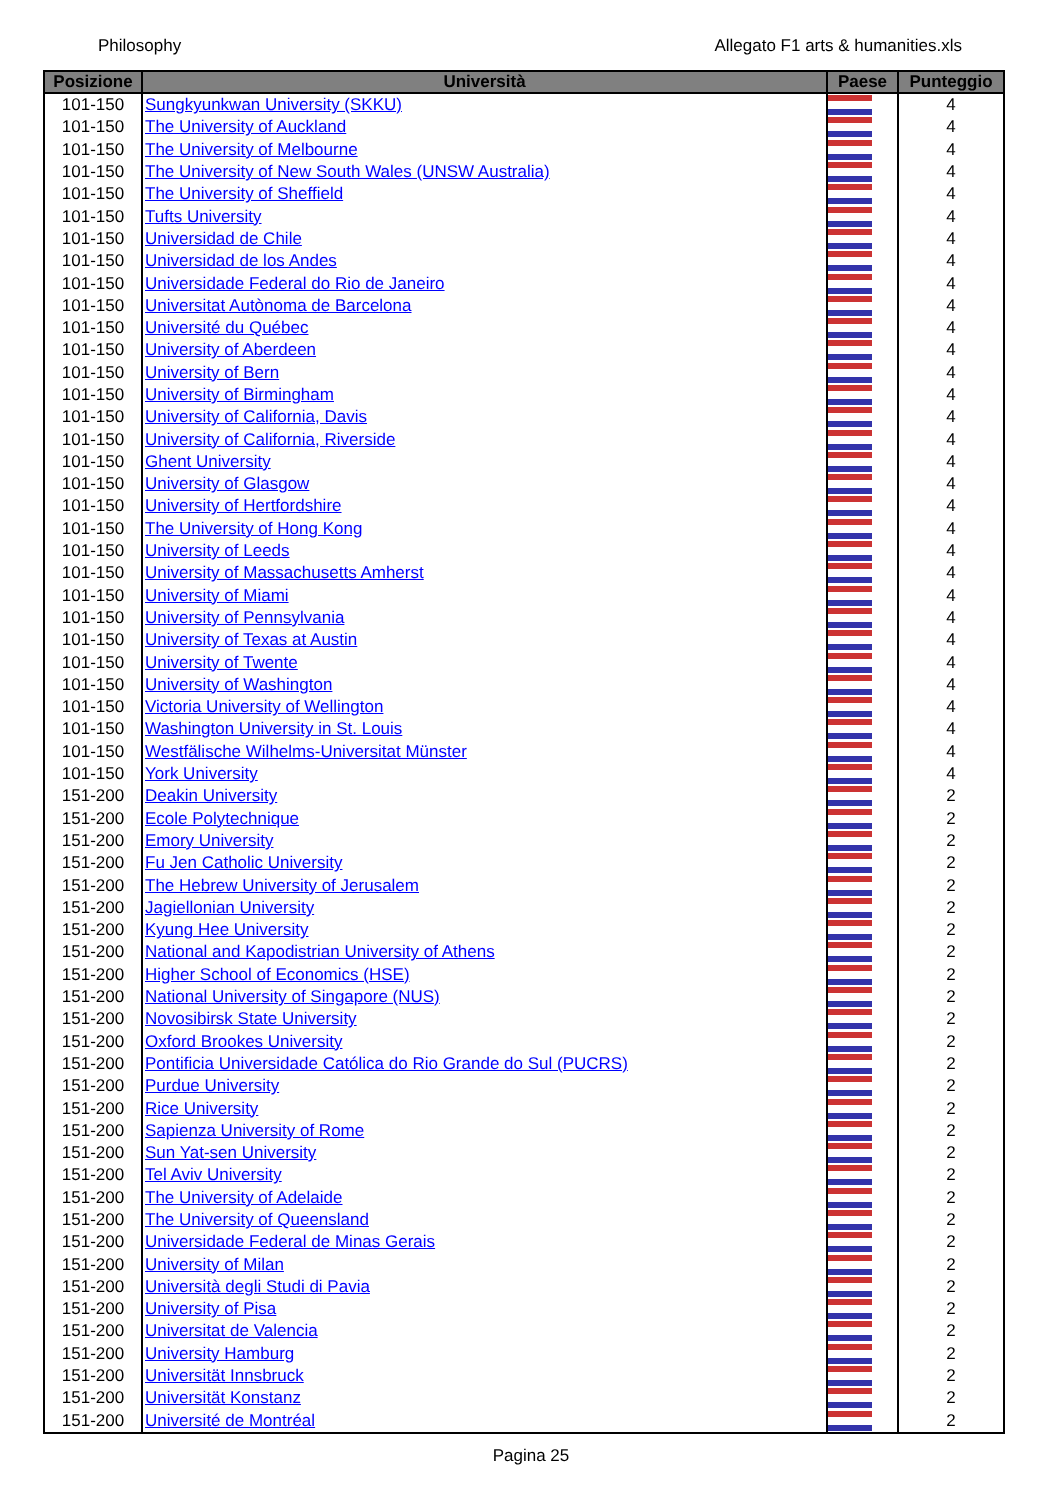Philosophy Allegato F1 arts & humanities.xls
| Posizione | Università | Paese | Punteggio |
| --- | --- | --- | --- |
| 101-150 | Sungkyunkwan University (SKKU) | | 4 |
| 101-150 | The University of Auckland | | 4 |
| 101-150 | The University of Melbourne | | 4 |
| 101-150 | The University of New South Wales (UNSW Australia) | | 4 |
| 101-150 | The University of Sheffield | | 4 |
| 101-150 | Tufts University | | 4 |
| 101-150 | Universidad de Chile | | 4 |
| 101-150 | Universidad de los Andes | | 4 |
| 101-150 | Universidade Federal do Rio de Janeiro | | 4 |
| 101-150 | Universitat Autònoma de Barcelona | | 4 |
| 101-150 | Université du Québec | | 4 |
| 101-150 | University of Aberdeen | | 4 |
| 101-150 | University of Bern | | 4 |
| 101-150 | University of Birmingham | | 4 |
| 101-150 | University of California, Davis | | 4 |
| 101-150 | University of California, Riverside | | 4 |
| 101-150 | Ghent University | | 4 |
| 101-150 | University of Glasgow | | 4 |
| 101-150 | University of Hertfordshire | | 4 |
| 101-150 | The University of Hong Kong | | 4 |
| 101-150 | University of Leeds | | 4 |
| 101-150 | University of Massachusetts Amherst | | 4 |
| 101-150 | University of Miami | | 4 |
| 101-150 | University of Pennsylvania | | 4 |
| 101-150 | University of Texas at Austin | | 4 |
| 101-150 | University of Twente | | 4 |
| 101-150 | University of Washington | | 4 |
| 101-150 | Victoria University of Wellington | | 4 |
| 101-150 | Washington University in St. Louis | | 4 |
| 101-150 | Westfälische Wilhelms-Universitat Münster | | 4 |
| 101-150 | York University | | 4 |
| 151-200 | Deakin University | | 2 |
| 151-200 | Ecole Polytechnique | | 2 |
| 151-200 | Emory University | | 2 |
| 151-200 | Fu Jen Catholic University | | 2 |
| 151-200 | The Hebrew University of Jerusalem | | 2 |
| 151-200 | Jagiellonian University | | 2 |
| 151-200 | Kyung Hee University | | 2 |
| 151-200 | National and Kapodistrian University of Athens | | 2 |
| 151-200 | Higher School of Economics (HSE) | | 2 |
| 151-200 | National University of Singapore (NUS) | | 2 |
| 151-200 | Novosibirsk State University | | 2 |
| 151-200 | Oxford Brookes University | | 2 |
| 151-200 | Pontificia Universidade Católica do Rio Grande do Sul (PUCRS) | | 2 |
| 151-200 | Purdue University | | 2 |
| 151-200 | Rice University | | 2 |
| 151-200 | Sapienza University of Rome | | 2 |
| 151-200 | Sun Yat-sen University | | 2 |
| 151-200 | Tel Aviv University | | 2 |
| 151-200 | The University of Adelaide | | 2 |
| 151-200 | The University of Queensland | | 2 |
| 151-200 | Universidade Federal de Minas Gerais | | 2 |
| 151-200 | University of Milan | | 2 |
| 151-200 | Università degli Studi di Pavia | | 2 |
| 151-200 | University of Pisa | | 2 |
| 151-200 | Universitat de Valencia | | 2 |
| 151-200 | University Hamburg | | 2 |
| 151-200 | Universität Innsbruck | | 2 |
| 151-200 | Universität Konstanz | | 2 |
| 151-200 | Université de Montréal | | 2 |
Pagina 25